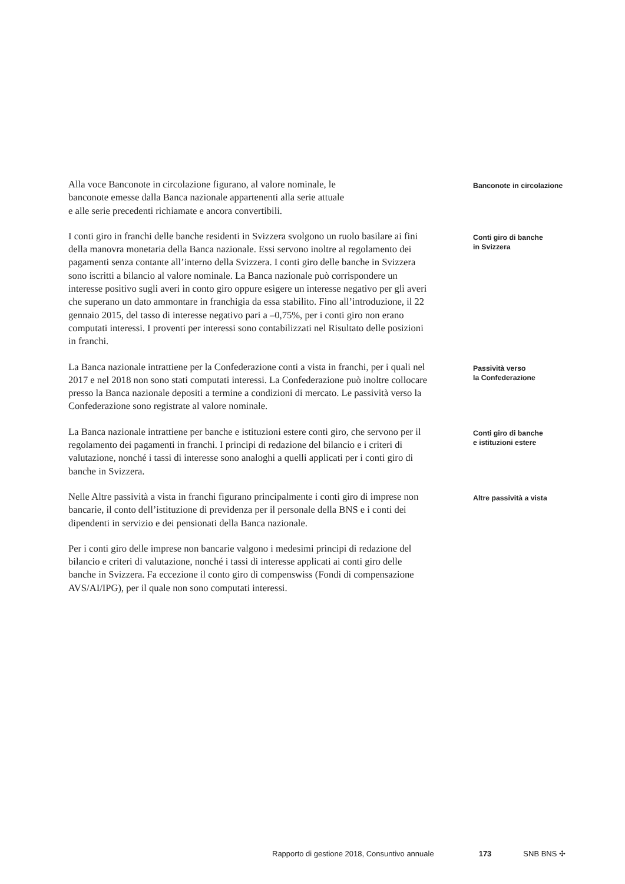Alla voce Banconote in circolazione figurano, al valore nominale, le
banconote emesse dalla Banca nazionale appartenenti alla serie attuale
e alle serie precedenti richiamate e ancora convertibili.
Banconote in circolazione
I conti giro in franchi delle banche residenti in Svizzera svolgono un ruolo basilare ai fini della manovra monetaria della Banca nazionale. Essi servono inoltre al regolamento dei pagamenti senza contante all’interno della Svizzera. I conti giro delle banche in Svizzera sono iscritti a bilancio al valore nominale. La Banca nazionale può corrispondere un interesse positivo sugli averi in conto giro oppure esigere un interesse negativo per gli averi che superano un dato ammontare in franchigia da essa stabilito. Fino all’introduzione, il 22 gennaio 2015, del tasso di interesse negativo pari a –0,75%, per i conti giro non erano computati interessi. I proventi per interessi sono contabilizzati nel Risultato delle posizioni in franchi.
Conti giro di banche
in Svizzera
La Banca nazionale intrattiene per la Confederazione conti a vista in franchi, per i quali nel 2017 e nel 2018 non sono stati computati interessi. La Confederazione può inoltre collocare presso la Banca nazionale depositi a termine a condizioni di mercato. Le passività verso la Confederazione sono registrate al valore nominale.
Passività verso
la Confederazione
La Banca nazionale intrattiene per banche e istituzioni estere conti giro, che servono per il regolamento dei pagamenti in franchi. I principi di redazione del bilancio e i criteri di valutazione, nonché i tassi di interesse sono analoghi a quelli applicati per i conti giro di banche in Svizzera.
Conti giro di banche
e istituzioni estere
Nelle Altre passività a vista in franchi figurano principalmente i conti giro di imprese non bancarie, il conto dell’istituzione di previdenza per il personale della BNS e i conti dei dipendenti in servizio e dei pensionati della Banca nazionale.
Altre passività a vista
Per i conti giro delle imprese non bancarie valgono i medesimi principi di redazione del bilancio e criteri di valutazione, nonché i tassi di interesse applicati ai conti giro delle banche in Svizzera. Fa eccezione il conto giro di compenswiss (Fondi di compensazione AVS/AI/IPG), per il quale non sono computati interessi.
Rapporto di gestione 2018, Consuntivo annuale 173 SNB BNS ✣